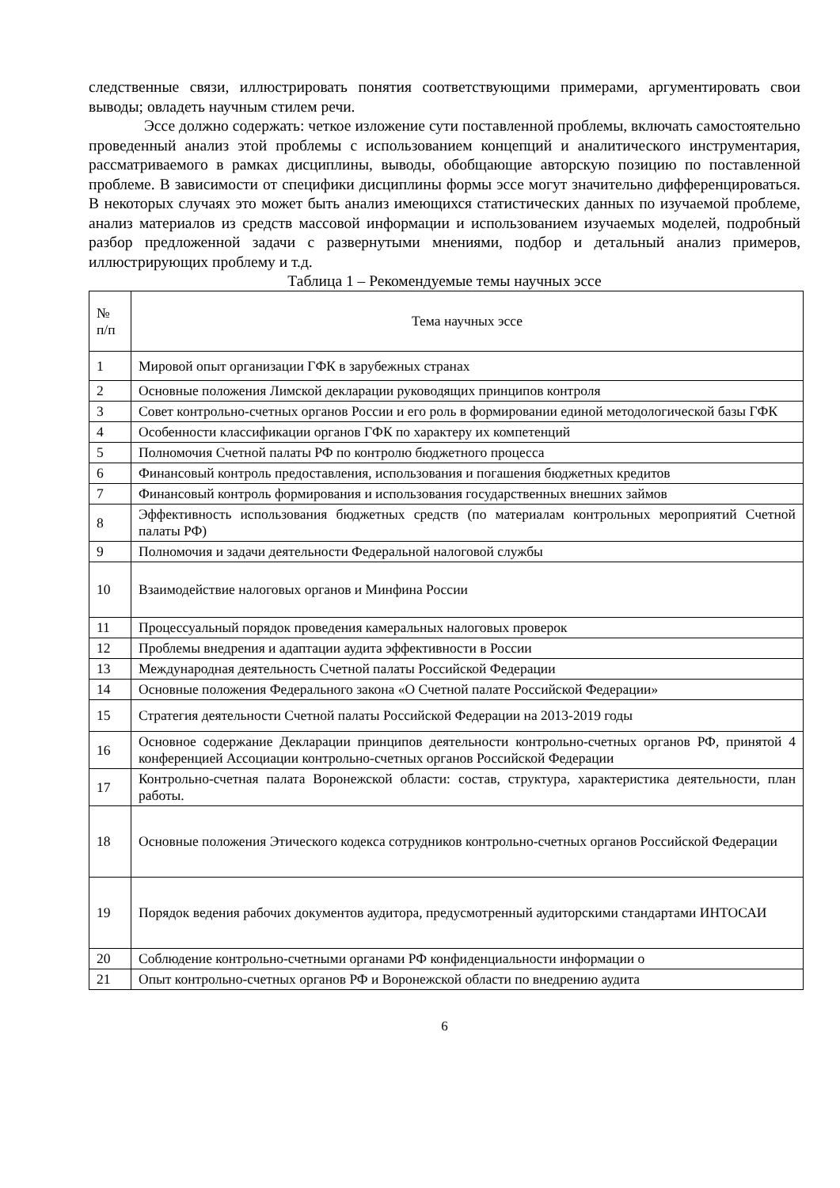следственные связи, иллюстрировать понятия соответствующими примерами, аргументировать свои выводы; овладеть научным стилем речи.
Эссе должно содержать: четкое изложение сути поставленной проблемы, включать самостоятельно проведенный анализ этой проблемы с использованием концепций и аналитического инструментария, рассматриваемого в рамках дисциплины, выводы, обобщающие авторскую позицию по поставленной проблеме. В зависимости от специфики дисциплины формы эссе могут значительно дифференцироваться. В некоторых случаях это может быть анализ имеющихся статистических данных по изучаемой проблеме, анализ материалов из средств массовой информации и использованием изучаемых моделей, подробный разбор предложенной задачи с развернутыми мнениями, подбор и детальный анализ примеров, иллюстрирующих проблему и т.д.
Таблица 1 – Рекомендуемые темы научных эссе
| № п/п | Тема научных эссе |
| 1 | Мировой опыт организации ГФК в зарубежных странах |
| 2 | Основные положения Лимской декларации руководящих принципов контроля |
| 3 | Совет контрольно-счетных органов России и его роль в формировании единой методологической базы ГФК |
| 4 | Особенности классификации органов ГФК по характеру их компетенций |
| 5 | Полномочия Счетной палаты РФ по контролю бюджетного процесса |
| 6 | Финансовый контроль предоставления, использования и погашения бюджетных кредитов |
| 7 | Финансовый контроль формирования и использования государственных внешних займов |
| 8 | Эффективность использования бюджетных средств (по материалам контрольных мероприятий Счетной палаты РФ) |
| 9 | Полномочия и задачи деятельности Федеральной налоговой службы |
| 10 | Взаимодействие налоговых органов и Минфина России |
| 11 | Процессуальный порядок проведения камеральных налоговых проверок |
| 12 | Проблемы внедрения и адаптации аудита эффективности в России |
| 13 | Международная деятельность Счетной палаты Российской Федерации |
| 14 | Основные положения Федерального закона «О Счетной палате Российской Федерации» |
| 15 | Стратегия деятельности Счетной палаты Российской Федерации на 2013-2019 годы |
| 16 | Основное содержание Декларации принципов деятельности контрольно-счетных органов РФ, принятой 4 конференцией Ассоциации контрольно-счетных органов Российской Федерации |
| 17 | Контрольно-счетная палата Воронежской области: состав, структура, характеристика деятельности, план работы. |
| 18 | Основные положения Этического кодекса сотрудников контрольно-счетных органов Российской Федерации |
| 19 | Порядок ведения рабочих документов аудитора, предусмотренный аудиторскими стандартами ИНТОСАИ |
| 20 | Соблюдение контрольно-счетными органами РФ конфиденциальности информации о |
| 21 | Опыт контрольно-счетных органов РФ и Воронежской области по внедрению аудита |
6